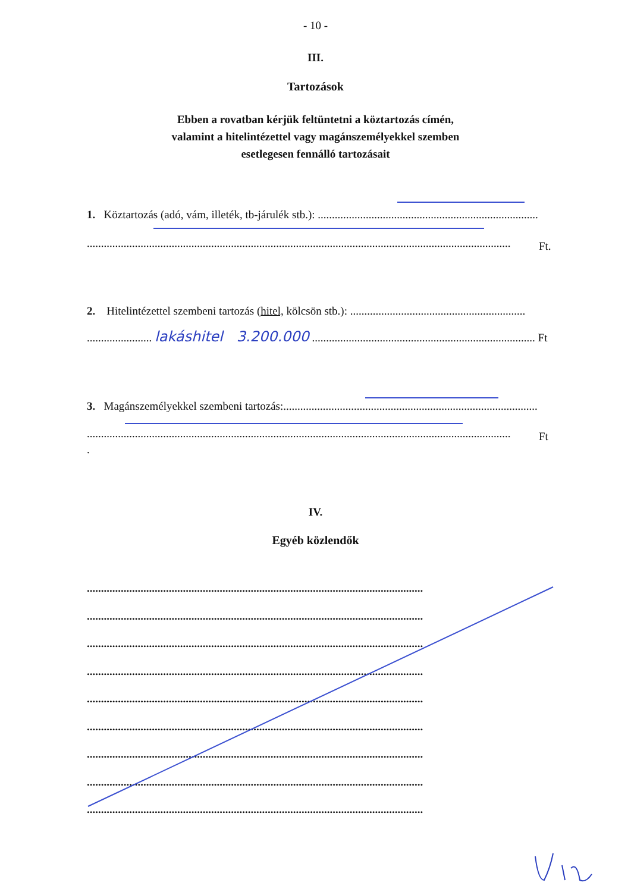- 10 -
III.
Tartozások
Ebben a rovatban kérjük feltüntetni a köztartozás címén,
valamint a hitelintézettel vagy magánszemélyekkel szemben
esetlegesen fennálló tartozásait
1. Köztartozás (adó, vám, illeték, tb-járulék stb.): ..............................................................................
...................................................................................................................................................... Ft.
2. Hitelintézettel szembeni tartozás (hitel, kölcsön stb.): ..............................................................
....................... lakáshitel 3.200.000 ............................................................................... Ft
3. Magánszemélyekkel szembeni tartozás:..........................................................................................
...................................................................................................................................................... Ft
.
IV.
Egyéb közlendők
.......................................................................................................................
.......................................................................................................................
.......................................................................................................................
.......................................................................................................................
.......................................................................................................................
.......................................................................................................................
.......................................................................................................................
.......................................................................................................................
.......................................................................................................................